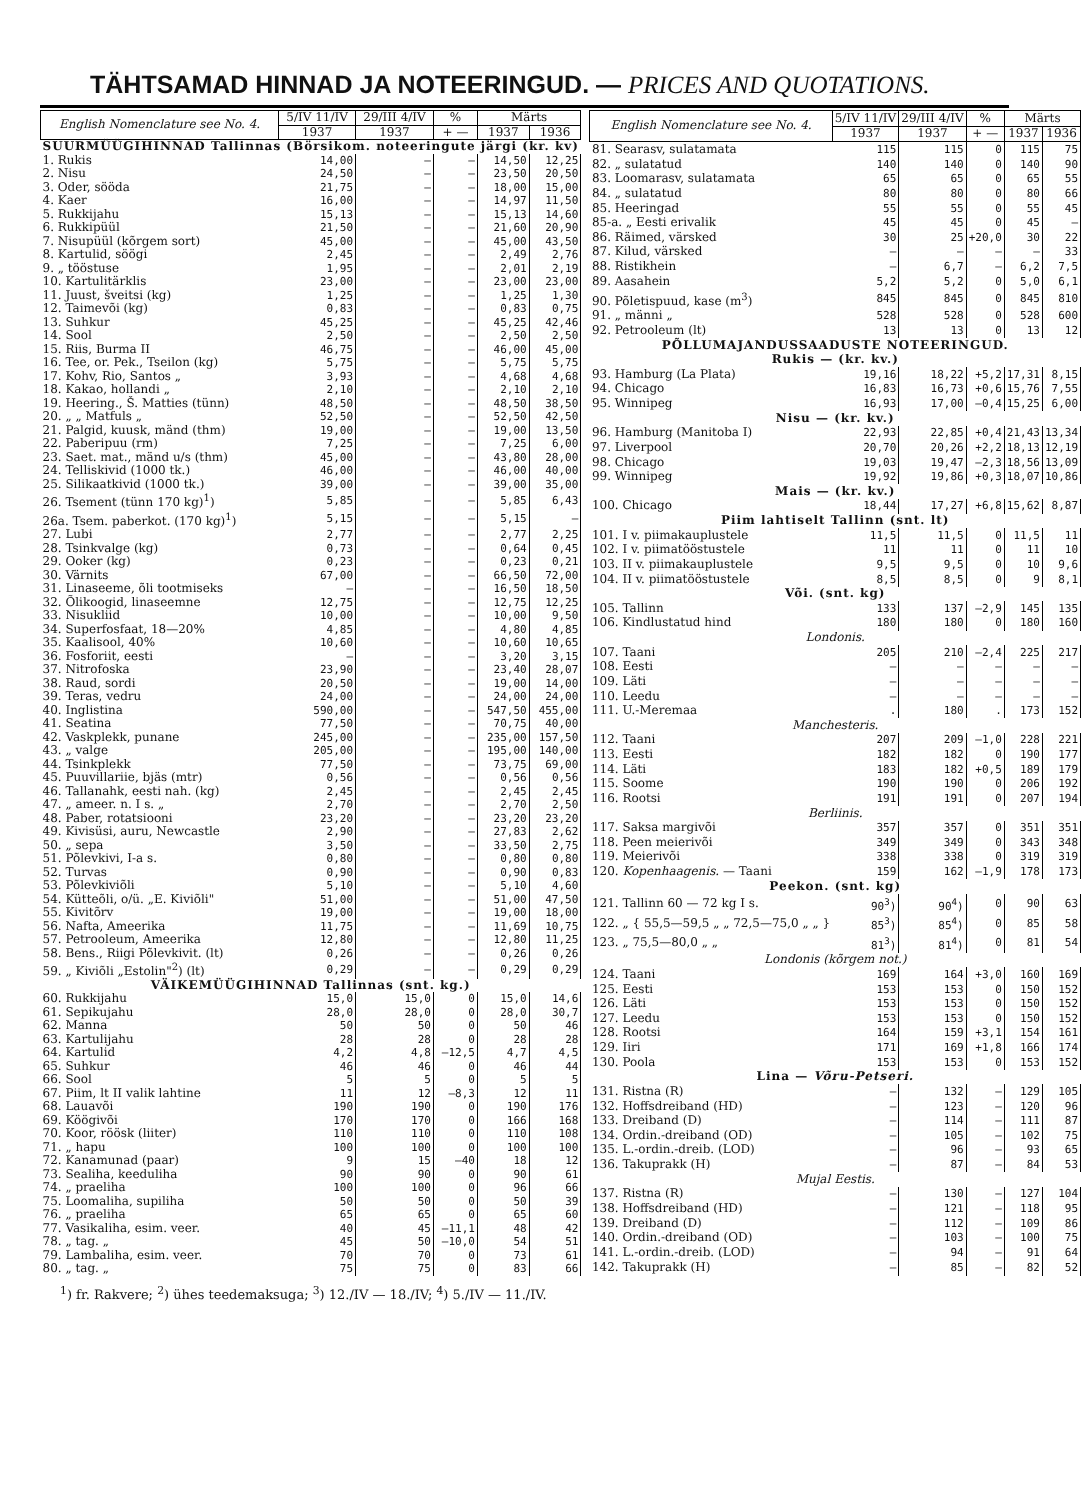TÄHTSAMAD HINNAD JA NOTEERINGUD. — PRICES AND QUOTATIONS.
| English Nomenclature see No. 4. | 5/IV 11/IV | 29/III 4/IV | % | Märts | |
| --- | --- | --- | --- | --- | --- |
| | 1937 | 1937 | + — | 1937 | 1936 |
| SUURMÜÜGIHINNAD Tallinnas (Börsikom. noteeringute järgi (kr. kv) | | | | | |
| 1. Rukis | 14,00 | — | — | 14,50 | 12,25 |
| 2. Nisu | 24,50 | — | — | 23,50 | 20,50 |
| 3. Oder, sööda | 21,75 | — | — | 18,00 | 15,00 |
| 4. Kaer | 16,00 | — | — | 14,97 | 11,50 |
| 5. Rukkijahu | 15,13 | — | — | 15,13 | 14,60 |
| 6. Rukkipüül | 21,50 | — | — | 21,60 | 20,90 |
| 7. Nisupüül (kõrgem sort) | 45,00 | — | — | 45,00 | 43,50 |
| 8. Kartulid, söögi | 2,45 | — | — | 2,49 | 2,76 |
| 9. „ tööstuse | 1,95 | — | — | 2,01 | 2,19 |
| 10. Kartulitärklis | 23,00 | — | — | 23,00 | 23,00 |
| 11. Juust, šveitsi (kg) | 1,25 | — | — | 1,25 | 1,30 |
| 12. Taimevõi (kg) | 0,83 | — | — | 0,83 | 0,75 |
| 13. Suhkur | 45,25 | — | — | 45,25 | 42,46 |
| 14. Sool | 2,50 | — | — | 2,50 | 2,50 |
| 15. Riis, Burma II | 46,75 | — | — | 46,00 | 45,00 |
| 16. Tee, or. Pek., Tseilon (kg) | 5,75 | — | — | 5,75 | 5,75 |
| 17. Kohv, Rio, Santos „ | 3,93 | — | — | 4,68 | 4,68 |
| 18. Kakao, hollandi „ | 2,10 | — | — | 2,10 | 2,10 |
| 19. Heering., Š. Matties (tünn) | 48,50 | — | — | 48,50 | 38,50 |
| 20. „ „ Matfuls „ | 52,50 | — | — | 52,50 | 42,50 |
| 21. Palgid, kuusk, mänd (thm) | 19,00 | — | — | 19,00 | 13,50 |
| 22. Paberipuu (rm) | 7,25 | — | — | 7,25 | 6,00 |
| 23. Saet. mat., mänd u/s (thm) | 45,00 | — | — | 43,80 | 28,00 |
| 24. Telliskivid (1000 tk.) | 46,00 | — | — | 46,00 | 40,00 |
| 25. Silikaatkivid (1000 tk.) | 39,00 | — | — | 39,00 | 35,00 |
| 26. Tsement (tünn 170 kg)<sup>1</sup>) | 5,85 | — | — | 5,85 | 6,43 |
| 26a. Tsem. paberkot. (170 kg)<sup>1</sup>) | 5,15 | — | — | 5,15 | — |
| 27. Lubi | 2,77 | — | — | 2,77 | 2,25 |
| 28. Tsinkvalge (kg) | 0,73 | — | — | 0,64 | 0,45 |
| 29. Ooker (kg) | 0,23 | — | — | 0,23 | 0,21 |
| 30. Värnits | 67,00 | — | — | 66,50 | 72,00 |
| 31. Linaseeme, õli tootmiseks | — | — | — | 16,50 | 18,50 |
| 32. Õlikoogid, linaseemne | 12,75 | — | — | 12,75 | 12,25 |
| 33. Nisukliid | 10,00 | — | — | 10,00 | 9,50 |
| 34. Superfosfaat, 18—20% | 4,85 | — | — | 4,80 | 4,85 |
| 35. Kaalisool, 40% | 10,60 | — | — | 10,60 | 10,65 |
| 36. Fosforiit, eesti | — | — | — | 3,20 | 3,15 |
| 37. Nitrofoska | 23,90 | — | — | 23,40 | 28,07 |
| 38. Raud, sordi | 20,50 | — | — | 19,00 | 14,00 |
| 39. Teras, vedru | 24,00 | — | — | 24,00 | 24,00 |
| 40. Inglistina | 590,00 | — | — | 547,50 | 455,00 |
| 41. Seatina | 77,50 | — | — | 70,75 | 40,00 |
| 42. Vaskplekk, punane | 245,00 | — | — | 235,00 | 157,50 |
| 43. „ valge | 205,00 | — | — | 195,00 | 140,00 |
| 44. Tsinkplekk | 77,50 | — | — | 73,75 | 69,00 |
| 45. Puuvillariie, bjäs (mtr) | 0,56 | — | — | 0,56 | 0,56 |
| 46. Tallanahk, eesti nah. (kg) | 2,45 | — | — | 2,45 | 2,45 |
| 47. „ ameer. n. I s. „ | 2,70 | — | — | 2,70 | 2,50 |
| 48. Paber, rotatsiooni | 23,20 | — | — | 23,20 | 23,20 |
| 49. Kivisüsi, auru, Newcastle | 2,90 | — | — | 27,83 | 2,62 |
| 50. „ sepa | 3,50 | — | — | 33,50 | 2,75 |
| 51. Põlevkivi, I-a s. | 0,80 | — | — | 0,80 | 0,80 |
| 52. Turvas | 0,90 | — | — | 0,90 | 0,83 |
| 53. Põlevkiviõli | 5,10 | — | — | 5,10 | 4,60 |
| 54. Kütteõli, o/ü. „E. Kiviõli" | 51,00 | — | — | 51,00 | 47,50 |
| 55. Kivitõrv | 19,00 | — | — | 19,00 | 18,00 |
| 56. Nafta, Ameerika | 11,75 | — | — | 11,69 | 10,75 |
| 57. Petrooleum, Ameerika | 12,80 | — | — | 12,80 | 11,25 |
| 58. Bens., Riigi Põlevkivit. (lt) | 0,26 | — | — | 0,26 | 0,26 |
| 59. „ Kiviõli „Estolin"<sup>2</sup>) (lt) | 0,29 | — | — | 0,29 | 0,29 |
| VÄIKEMÜÜGIHINNAD Tallinnas (snt. kg.) | | | | | |
| 60. Rukkijahu | 15,0 | 15,0 | 0 | 15,0 | 14,6 |
| 61. Sepikujahu | 28,0 | 28,0 | 0 | 28,0 | 30,7 |
| 62. Manna | 50 | 50 | 0 | 50 | 46 |
| 63. Kartulijahu | 28 | 28 | 0 | 28 | 28 |
| 64. Kartulid | 4,2 | 4,8 | —12,5 | 4,7 | 4,5 |
| 65. Suhkur | 46 | 46 | 0 | 46 | 44 |
| 66. Sool | 5 | 5 | 0 | 5 | 5 |
| 67. Piim, lt II valik lahtine | 11 | 12 | —8,3 | 12 | 11 |
| 68. Lauavõi | 190 | 190 | 0 | 190 | 176 |
| 69. Köögivõi | 170 | 170 | 0 | 166 | 168 |
| 70. Koor, röösk (liiter) | 110 | 110 | 0 | 110 | 108 |
| 71. „ hapu | 100 | 100 | 0 | 100 | 100 |
| 72. Kanamunad (paar) | 9 | 15 | —40 | 18 | 12 |
| 73. Sealiha, keeduliha | 90 | 90 | 0 | 90 | 61 |
| 74. „ praeliha | 100 | 100 | 0 | 96 | 66 |
| 75. Loomaliha, supiliha | 50 | 50 | 0 | 50 | 39 |
| 76. „ praeliha | 65 | 65 | 0 | 65 | 60 |
| 77. Vasikaliha, esim. veer. | 40 | 45 | —11,1 | 48 | 42 |
| 78. „ tag. „ | 45 | 50 | —10,0 | 54 | 51 |
| 79. Lambaliha, esim. veer. | 70 | 70 | 0 | 73 | 61 |
| 80. „ tag. „ | 75 | 75 | 0 | 83 | 66 |
| English Nomenclature see No. 4. | 5/IV 11/IV | 29/III 4/IV | % | Märts | |
| --- | --- | --- | --- | --- | --- |
| | 1937 | 1937 | + — | 1937 | 1936 |
| 81. Searasv, sulatamata | 115 | 115 | 0 | 115 | 75 |
| 82. „ sulatatud | 140 | 140 | 0 | 140 | 90 |
| 83. Loomarasv, sulatamata | 65 | 65 | 0 | 65 | 55 |
| 84. „ sulatatud | 80 | 80 | 0 | 80 | 66 |
| 85. Heeringad | 55 | 55 | 0 | 55 | 45 |
| 85-a. „ Eesti erivalik | 45 | 45 | 0 | 45 | — |
| 86. Räimed, värsked | 30 | 25 | +20,0 | 30 | 22 |
| 87. Kilud, värsked | — | — | — | — | 33 |
| 88. Ristikhein | — | 6,7 | — | 6,2 | 7,5 |
| 89. Aasahein | 5,2 | 5,2 | 0 | 5,0 | 6,1 |
| 90. Põletispuud, kase (m<sup>3</sup>) | 845 | 845 | 0 | 845 | 810 |
| 91. „ männi „ | 528 | 528 | 0 | 528 | 600 |
| 92. Petrooleum (lt) | 13 | 13 | 0 | 13 | 12 |
| PÕLLUMAJANDUSSAADUSTE NOTEERINGUD. | | | | | |
| Rukis — (kr. kv.) | | | | | |
| 93. Hamburg (La Plata) | 19,16 | 18,22 | +5,2 | 17,31 | 8,15 |
| 94. Chicago | 16,83 | 16,73 | +0,6 | 15,76 | 7,55 |
| 95. Winnipeg | 16,93 | 17,00 | —0,4 | 15,25 | 6,00 |
| Nisu — (kr. kv.) | | | | | |
| 96. Hamburg (Manitoba I) | 22,93 | 22,85 | +0,4 | 21,43 | 13,34 |
| 97. Liverpool | 20,70 | 20,26 | +2,2 | 18,13 | 12,19 |
| 98. Chicago | 19,03 | 19,47 | —2,3 | 18,56 | 13,09 |
| 99. Winnipeg | 19,92 | 19,86 | +0,3 | 18,07 | 10,86 |
| Mais — (kr. kv.) | | | | | |
| 100. Chicago | 18,44 | 17,27 | +6,8 | 15,62 | 8,87 |
| Piim lahtiselt Tallinn (snt. lt) | | | | | |
| 101. I v. piimakauplustele | 11,5 | 11,5 | 0 | 11,5 | 11 |
| 102. I v. piimatööstustele | 11 | 11 | 0 | 11 | 10 |
| 103. II v. piimakauplustele | 9,5 | 9,5 | 0 | 10 | 9,6 |
| 104. II v. piimatööstustele | 8,5 | 8,5 | 0 | 9 | 8,1 |
| Või. (snt. kg) | | | | | |
| 105. Tallinn | 133 | 137 | —2,9 | 145 | 135 |
| 106. Kindlustatud hind | 180 | 180 | 0 | 180 | 160 |
| Londonis. | | | | | |
| 107. Taani | 205 | 210 | —2,4 | 225 | 217 |
| 108. Eesti | — | — | — | — | — |
| 109. Läti | — | — | — | — | — |
| 110. Leedu | — | — | — | — | — |
| 111. U.-Meremaa | . | 180 | . | 173 | 152 |
| Manchesteris. | | | | | |
| 112. Taani | 207 | 209 | —1,0 | 228 | 221 |
| 113. Eesti | 182 | 182 | 0 | 190 | 177 |
| 114. Läti | 183 | 182 | +0,5 | 189 | 179 |
| 115. Soome | 190 | 190 | 0 | 206 | 192 |
| 116. Rootsi | 191 | 191 | 0 | 207 | 194 |
| Berliinis. | | | | | |
| 117. Saksa margivõi | 357 | 357 | 0 | 351 | 351 |
| 118. Peen meierivõi | 349 | 349 | 0 | 343 | 348 |
| 119. Meierivõi | 338 | 338 | 0 | 319 | 319 |
| 120. Kopenhaagenis. — Taani | 159 | 162 | —1,9 | 178 | 173 |
| Peekon. (snt. kg) | | | | | |
| 121. Tallinn 60 — 72 kg I s. | 90<sup>3</sup>) | 90<sup>4</sup>) | 0 | 90 | 63 |
| 122. „ { 55,5—59,5 „ „ 72,5—75,0 „ „ } | 85<sup>3</sup>) | 85<sup>4</sup>) | 0 | 85 | 58 |
| 123. „ 75,5—80,0 „ „ | 81<sup>3</sup>) | 81<sup>4</sup>) | 0 | 81 | 54 |
| Londonis (kõrgem not.) | | | | | |
| 124. Taani | 169 | 164 | +3,0 | 160 | 169 |
| 125. Eesti | 153 | 153 | 0 | 150 | 152 |
| 126. Läti | 153 | 153 | 0 | 150 | 152 |
| 127. Leedu | 153 | 153 | 0 | 150 | 152 |
| 128. Rootsi | 164 | 159 | +3,1 | 154 | 161 |
| 129. Iiri | 171 | 169 | +1,8 | 166 | 174 |
| 130. Poola | 153 | 153 | 0 | 153 | 152 |
| Lina — Võru-Petseri. | | | | | |
| 131. Ristna (R) | — | 132 | — | 129 | 105 |
| 132. Hoffsdreiband (HD) | — | 123 | — | 120 | 96 |
| 133. Dreiband (D) | — | 114 | — | 111 | 87 |
| 134. Ordin.-dreiband (OD) | — | 105 | — | 102 | 75 |
| 135. L.-ordin.-dreib. (LOD) | — | 96 | — | 93 | 65 |
| 136. Takuprakk (H) | — | 87 | — | 84 | 53 |
| Mujal Eestis. | | | | | |
| 137. Ristna (R) | — | 130 | — | 127 | 104 |
| 138. Hoffsdreiband (HD) | — | 121 | — | 118 | 95 |
| 139. Dreiband (D) | — | 112 | — | 109 | 86 |
| 140. Ordin.-dreiband (OD) | — | 103 | — | 100 | 75 |
| 141. L.-ordin.-dreib. (LOD) | — | 94 | — | 91 | 64 |
| 142. Takuprakk (H) | — | 85 | — | 82 | 52 |
<sup>1</sup>) fr. Rakvere; <sup>2</sup>) ühes teedemaksuga; <sup>3</sup>) 12./IV — 18./IV; <sup>4</sup>) 5./IV — 11./IV.